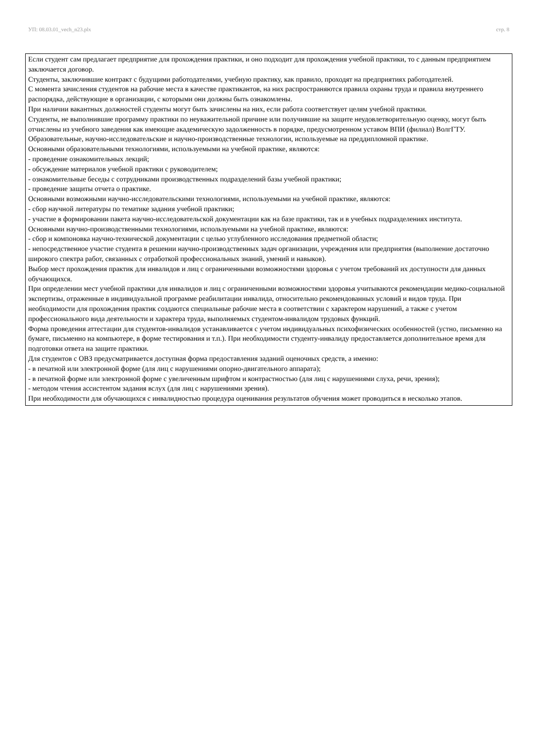УП: 08.03.01_vech_n23.plx стр. 8
Если студент сам предлагает предприятие для прохождения практики, и оно подходит для прохождения учебной практики, то с данным предприятием заключается договор.
Студенты, заключившие контракт с будущими работодателями, учебную практику, как правило, проходят на предприятиях работодателей.
С момента зачисления студентов на рабочие места в качестве практикантов, на них распространяются правила охраны труда и правила внутреннего распорядка, действующие в организации, с которыми они должны быть ознакомлены.
При наличии вакантных должностей студенты могут быть зачислены на них, если работа соответствует целям учебной практики.
Студенты, не выполнившие программу практики по неуважительной причине или получившие на защите неудовлетворительную оценку, могут быть отчислены из учебного заведения как имеющие академическую задолженность в порядке, предусмотренном уставом ВПИ (филиал) ВолгГТУ.
Образовательные, научно-исследовательские и научно-производственные технологии, используемые на преддипломной практике.
Основными образовательными технологиями, используемыми на учебной практике, являются:
- проведение ознакомительных лекций;
- обсуждение материалов учебной практики с руководителем;
- ознакомительные беседы с сотрудниками производственных подразделений базы учебной практики;
- проведение защиты отчета о практике.
Основными возможными научно-исследовательскими технологиями, используемыми на учебной практике, являются:
- сбор научной литературы по тематике задания учебной практики;
- участие в формировании пакета научно-исследовательской документации как на базе практики, так и в учебных подразделениях института.
Основными научно-производственными технологиями, используемыми на учебной практике, являются:
- сбор и компоновка научно-технической документации с целью углубленного исследования предметной области;
- непосредственное участие студента в решении научно-производственных задач организации, учреждения или предприятия (выполнение достаточно широкого спектра работ, связанных с отработкой профессиональных знаний, умений и навыков).
Выбор мест прохождения практик для инвалидов и лиц с ограниченными возможностями здоровья с учетом требований их доступности для данных обучающихся.
При определении мест учебной практики для инвалидов и лиц с ограниченными возможностями здоровья учитываются рекомендации медико-социальной экспертизы, отраженные в индивидуальной программе реабилитации инвалида, относительно рекомендованных условий и видов труда. При необходимости для прохождения практик создаются специальные рабочие места в соответствии с характером нарушений, а также с учетом профессионального вида деятельности и характера труда, выполняемых студентом-инвалидом трудовых функций.
Форма проведения аттестации для студентов-инвалидов устанавливается с учетом индивидуальных психофизических особенностей (устно, письменно на бумаге, письменно на компьютере, в форме тестирования и т.п.). При необходимости студенту-инвалиду предоставляется дополнительное время для подготовки ответа на защите практики.
Для студентов с ОВЗ предусматривается доступная форма предоставления заданий оценочных средств, а именно:
- в печатной или электронной форме (для лиц с нарушениями опорно-двигательного аппарата);
- в печатной форме или электронной форме с увеличенным шрифтом и контрастностью (для лиц с нарушениями слуха, речи, зрения);
- методом чтения ассистентом задания вслух (для лиц с нарушениями зрения).
При необходимости для обучающихся с инвалидностью процедура оценивания результатов обучения может проводиться в несколько этапов.